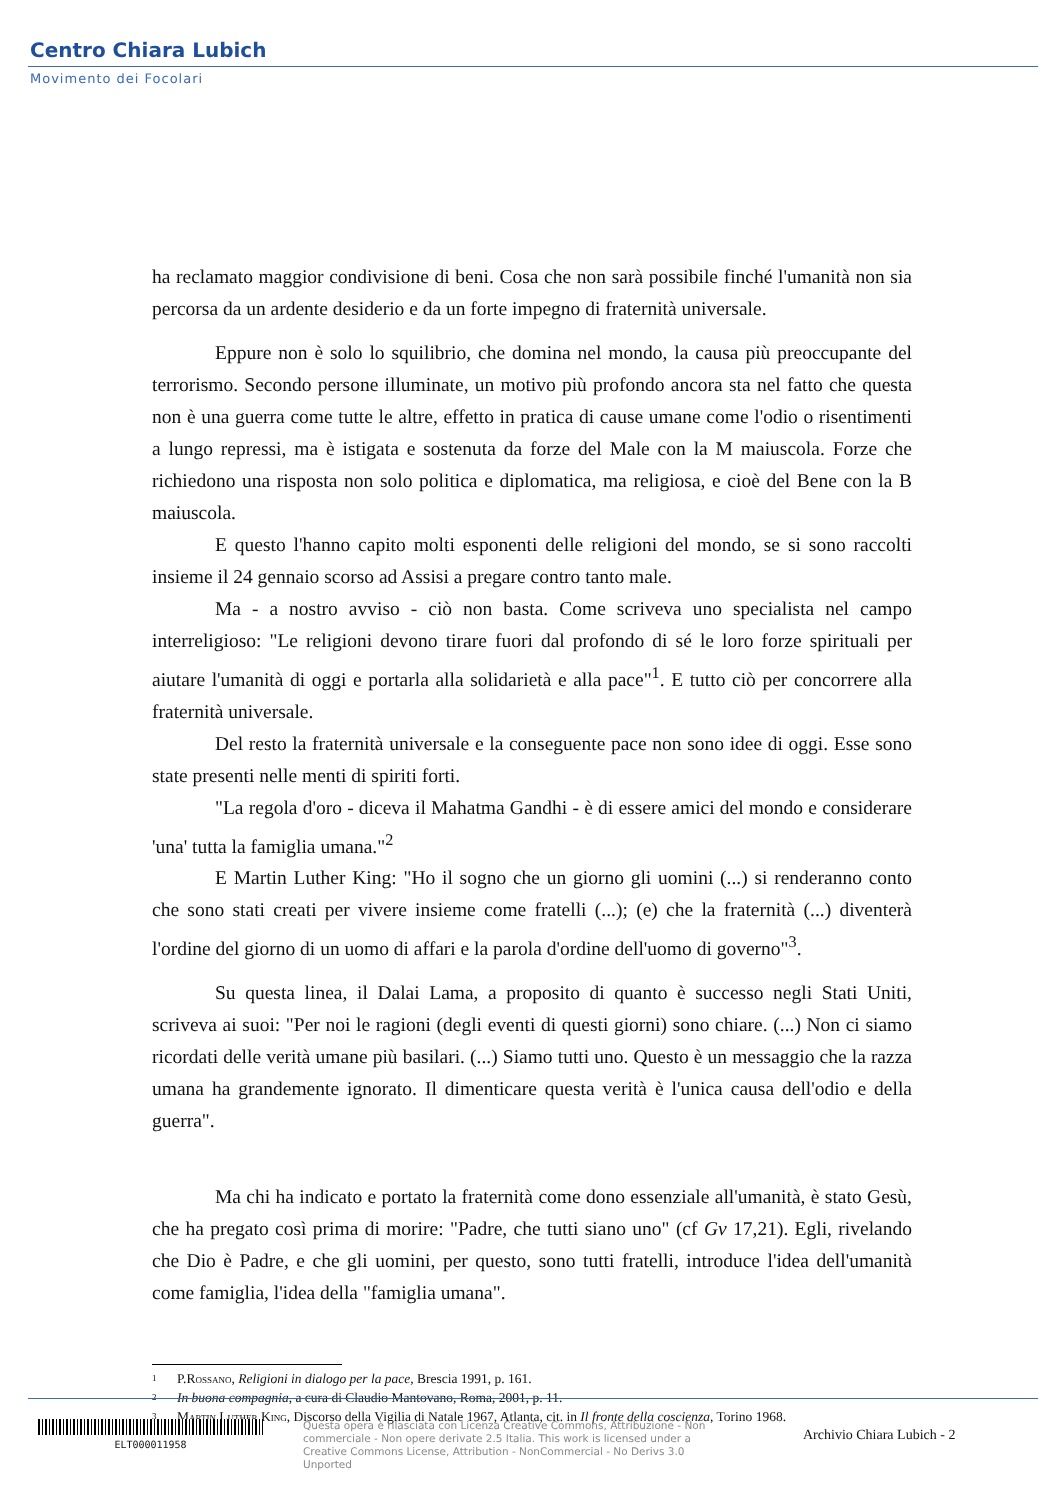Centro Chiara Lubich
Movimento dei Focolari
ha reclamato maggior condivisione di beni. Cosa che non sarà possibile finché l'umanità non sia percorsa da un ardente desiderio e da un forte impegno di fraternità universale.
Eppure non è solo lo squilibrio, che domina nel mondo, la causa più preoccupante del terrorismo. Secondo persone illuminate, un motivo più profondo ancora sta nel fatto che questa non è una guerra come tutte le altre, effetto in pratica di cause umane come l'odio o risentimenti a lungo repressi, ma è istigata e sostenuta da forze del Male con la M maiuscola. Forze che richiedono una risposta non solo politica e diplomatica, ma religiosa, e cioè del Bene con la B maiuscola.
E questo l'hanno capito molti esponenti delle religioni del mondo, se si sono raccolti insieme il 24 gennaio scorso ad Assisi a pregare contro tanto male.
Ma - a nostro avviso - ciò non basta. Come scriveva uno specialista nel campo interreligioso: "Le religioni devono tirare fuori dal profondo di sé le loro forze spirituali per aiutare l'umanità di oggi e portarla alla solidarietà e alla pace"<sup>1</sup>. E tutto ciò per concorrere alla fraternità universale.
Del resto la fraternità universale e la conseguente pace non sono idee di oggi. Esse sono state presenti nelle menti di spiriti forti.
"La regola d'oro - diceva il Mahatma Gandhi - è di essere amici del mondo e considerare 'una' tutta la famiglia umana."<sup>2</sup>
E Martin Luther King: "Ho il sogno che un giorno gli uomini (...) si renderanno conto che sono stati creati per vivere insieme come fratelli (...); (e) che la fraternità (...) diventerà l'ordine del giorno di un uomo di affari e la parola d'ordine dell'uomo di governo"<sup>3</sup>.
Su questa linea, il Dalai Lama, a proposito di quanto è successo negli Stati Uniti, scriveva ai suoi: "Per noi le ragioni (degli eventi di questi giorni) sono chiare. (...) Non ci siamo ricordati delle verità umane più basilari. (...) Siamo tutti uno. Questo è un messaggio che la razza umana ha grandemente ignorato. Il dimenticare questa verità è l'unica causa dell'odio e della guerra".
Ma chi ha indicato e portato la fraternità come dono essenziale all'umanità, è stato Gesù, che ha pregato così prima di morire: "Padre, che tutti siano uno" (cf Gv 17,21). Egli, rivelando che Dio è Padre, e che gli uomini, per questo, sono tutti fratelli, introduce l'idea dell'umanità come famiglia, l'idea della "famiglia umana".
1 P. Rossano, Religioni in dialogo per la pace, Brescia 1991, p. 161.
2 In buona compagnia, a cura di Claudio Mantovano, Roma, 2001, p. 11.
3 Martin Luther King, Discorso della Vigilia di Natale 1967, Atlanta, cit. in Il fronte della coscienza, Torino 1968.
ELT000011958
Questa opera è rilasciata con Licenza Creative Commons, Attribuzione - Non commerciale - Non opere derivate 2.5 Italia. This work is licensed under a Creative Commons License, Attribution - NonCommercial - No Derivs 3.0 Unported
Archivio Chiara Lubich - 2